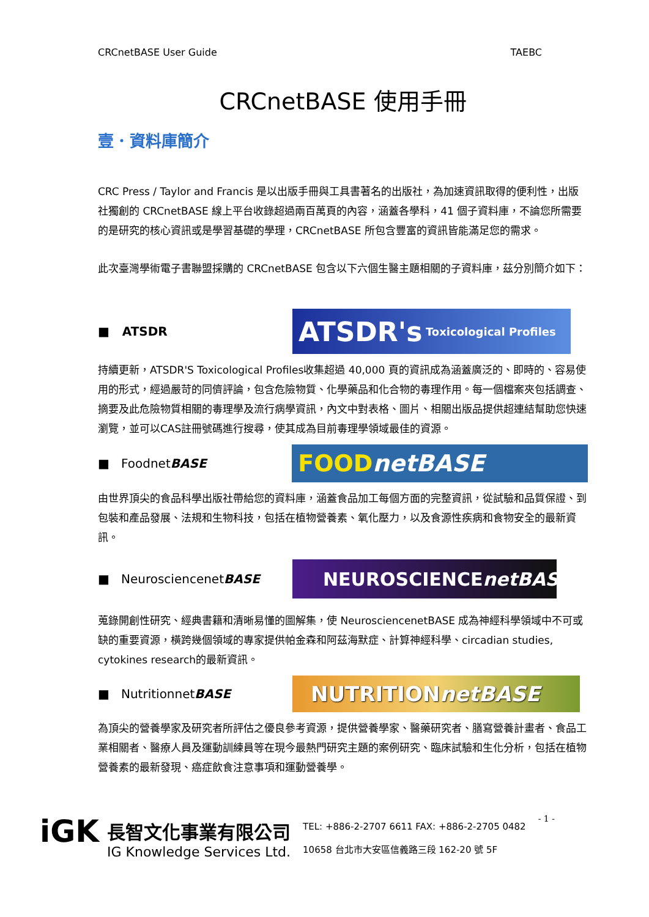CRCnetBASE User Guide TAEBC
CRCnetBASE 使用手冊
壹．資料庫簡介
CRC Press / Taylor and Francis 是以出版手冊與工具書著名的出版社，為加速資訊取得的便利性，出版社獨創的 CRCnetBASE 線上平台收錄超過兩百萬頁的內容，涵蓋各學科，41 個子資料庫，不論您所需要的是研究的核心資訊或是學習基礎的學理，CRCnetBASE 所包含豐富的資訊皆能滿足您的需求。
此次臺灣學術電子書聯盟採購的 CRCnetBASE 包含以下六個生醫主題相關的子資料庫，茲分別簡介如下：
■ ATSDR
ATSDR's Toxicological Profiles
持續更新，ATSDR'S Toxicological Profiles收集超過 40,000 頁的資訊成為涵蓋廣泛的、即時的、容易使用的形式，經過嚴苛的同儕評論，包含危險物質、化學藥品和化合物的毒理作用。每一個檔案夾包括調查、摘要及此危險物質相關的毒理學及流行病學資訊，內文中對表格、圖片、相關出版品提供超連結幫助您快速瀏覽，並可以CAS註冊號碼進行搜尋，使其成為目前毒理學領域最佳的資源。
■ FoodnetBASE
FOOD netBASE
由世界頂尖的食品科學出版社帶給您的資料庫，涵蓋食品加工每個方面的完整資訊，從試驗和品質保證、到包裝和產品發展、法規和生物科技，包括在植物營養素、氧化壓力，以及食源性疾病和食物安全的最新資訊。
■ NeurosciencenetBASE
NEUROSCIENCE netBASE
蒐錄開創性研究、經典書籍和清晰易懂的圖解集，使 NeurosciencenetBASE 成為神經科學領域中不可或缺的重要資源，橫跨幾個領域的專家提供帕金森和阿茲海默症、計算神經科學、circadian studies, cytokines research的最新資訊。
■ NutritionnetBASE
NUTRITION netBASE
為頂尖的營養學家及研究者所評估之優良參考資源，提供營養學家、醫藥研究者、膳寫營養計畫者、食品工業相關者、醫療人員及運動訓練員等在現今最熱門研究主題的案例研究、臨床試驗和生化分析，包括在植物營養素的最新發現、癌症飲食注意事項和運動營養學。
iGK
長智文化事業有限公司
IG Knowledge Services Ltd.
TEL: +886-2-2707 6611 FAX: +886-2-2705 0482
10658 台北市大安區信義路三段 162-20 號 5F
- 1 -